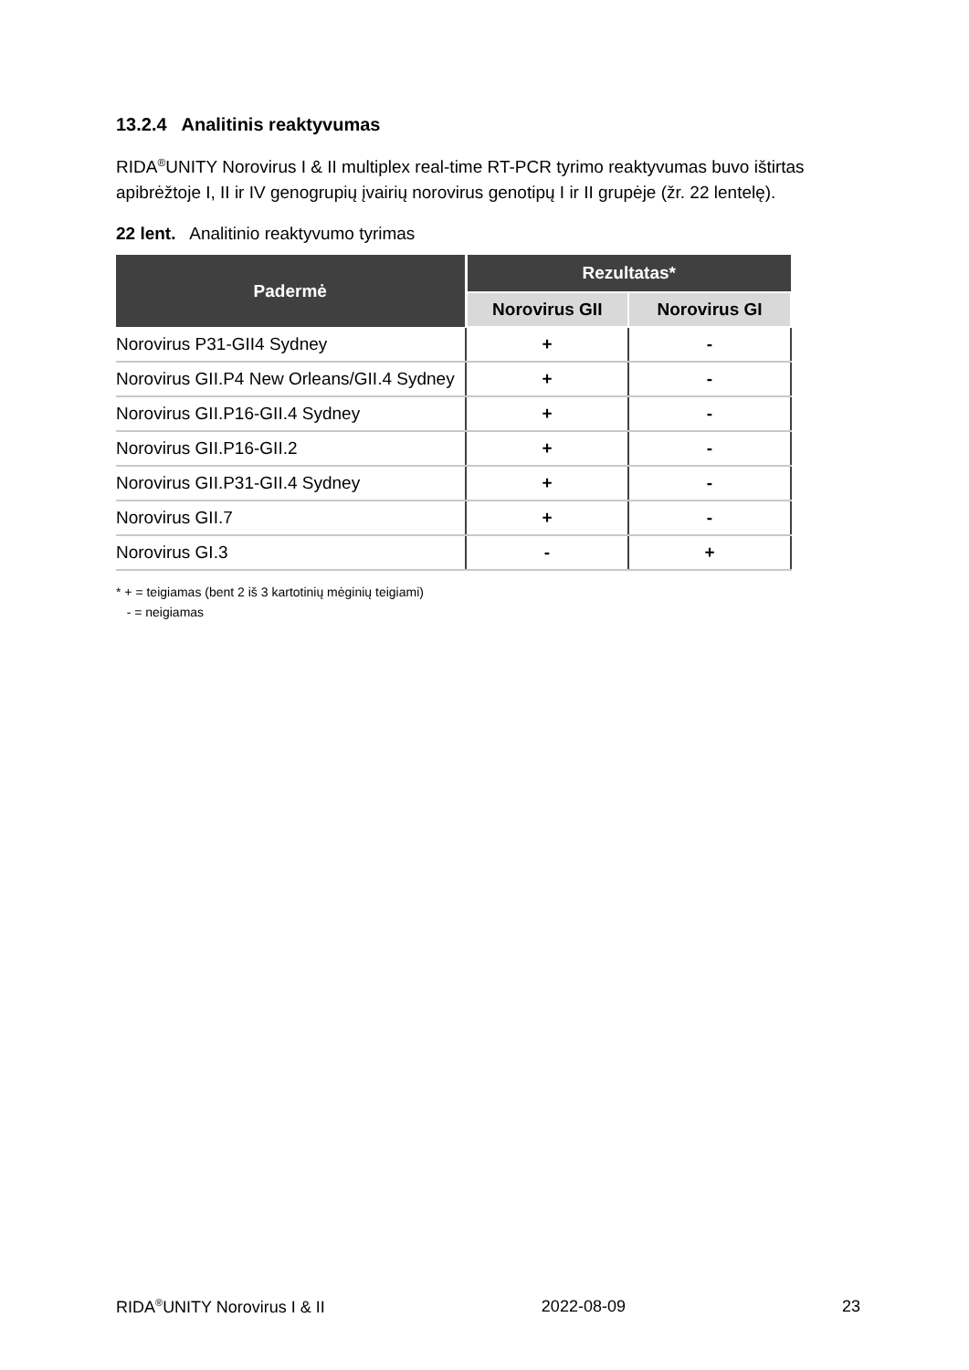13.2.4 Analitinis reaktyvumas
RIDA<sup>®</sup>UNITY Norovirus I & II multiplex real-time RT-PCR tyrimo reaktyvumas buvo ištirtas apibrėžtoje I, II ir IV genogrupių įvairių norovirus genotipų I ir II grupėje (žr. 22 lentelę).
22 lent. Analitinio reaktyvumo tyrimas
| Padermė | Rezultatas* | |
| --- | --- | --- |
| | Norovirus GII | Norovirus GI |
| Norovirus P31-GII4 Sydney | + | - |
| Norovirus GII.P4 New Orleans/GII.4 Sydney | + | - |
| Norovirus GII.P16-GII.4 Sydney | + | - |
| Norovirus GII.P16-GII.2 | + | - |
| Norovirus GII.P31-GII.4 Sydney | + | - |
| Norovirus GII.7 | + | - |
| Norovirus GI.3 | - | + |
* + = teigiamas (bent 2 iš 3 kartotinių mėginių teigiami)
- = neigiamas
RIDA<sup>®</sup>UNITY Norovirus I & II 2022-08-09 23